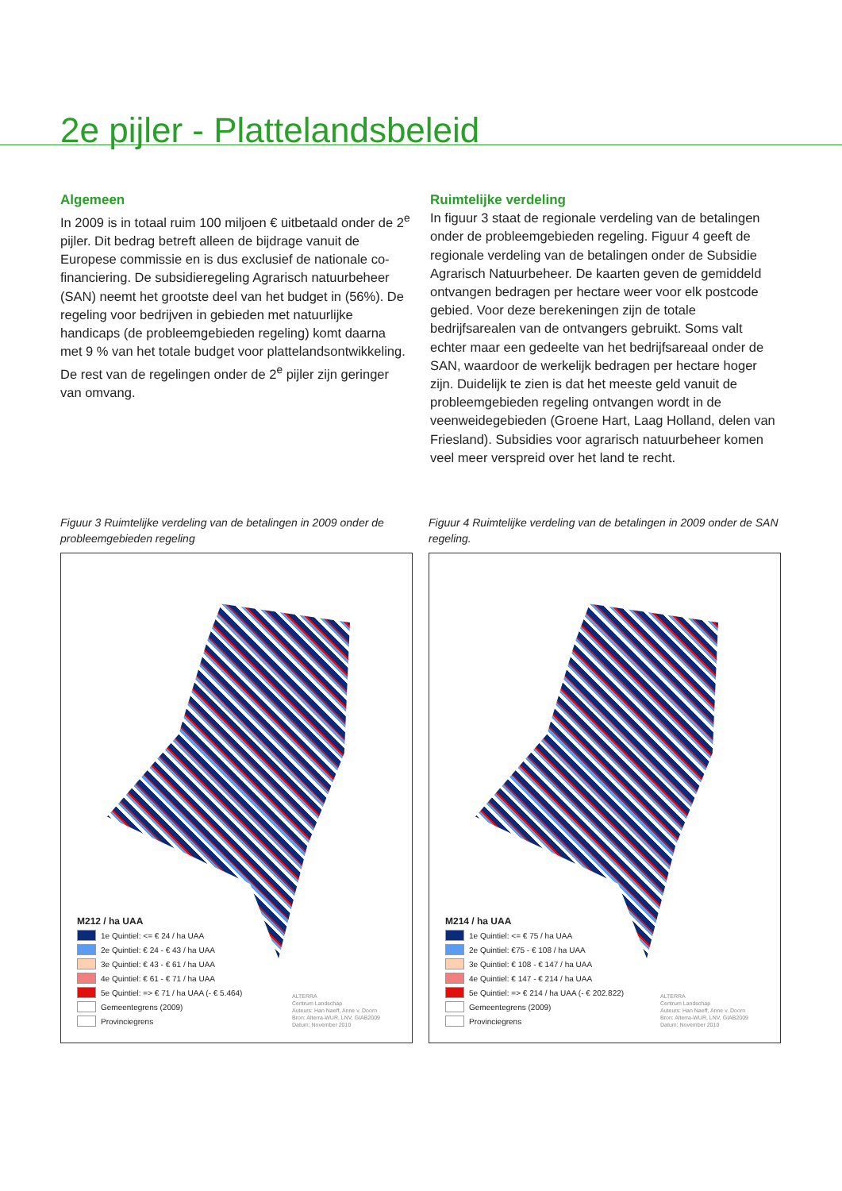2e pijler - Plattelandsbeleid
Algemeen
In 2009 is in totaal ruim 100 miljoen € uitbetaald onder de 2<sup>e</sup> pijler. Dit bedrag betreft alleen de bijdrage vanuit de Europese commissie en is dus exclusief de nationale co-financiering. De subsidieregeling Agrarisch natuurbeheer (SAN) neemt het grootste deel van het budget in (56%). De regeling voor bedrijven in gebieden met natuurlijke handicaps (de probleemgebieden regeling) komt daarna met 9 % van het totale budget voor plattelandsontwikkeling. De rest van de regelingen onder de 2<sup>e</sup> pijler zijn geringer van omvang.
Ruimtelijke verdeling
In figuur 3 staat de regionale verdeling van de betalingen onder de probleemgebieden regeling. Figuur 4 geeft de regionale verdeling van de betalingen onder de Subsidie Agrarisch Natuurbeheer. De kaarten geven de gemiddeld ontvangen bedragen per hectare weer voor elk postcode gebied. Voor deze berekeningen zijn de totale bedrijfsarealen van de ontvangers gebruikt. Soms valt echter maar een gedeelte van het bedrijfsareaal onder de SAN, waardoor de werkelijk bedragen per hectare hoger zijn. Duidelijk te zien is dat het meeste geld vanuit de probleemgebieden regeling ontvangen wordt in de veenweidegebieden (Groene Hart, Laag Holland, delen van Friesland). Subsidies voor agrarisch natuurbeheer komen veel meer verspreid over het land te recht.
Figuur 3 Ruimtelijke verdeling van de betalingen in 2009 onder de probleemgebieden regeling
M212 / ha UAA
1e Quintiel: <= € 24 / ha UAA
2e Quintiel: € 24 - € 43 / ha UAA
3e Quintiel: € 43 - € 61 / ha UAA
4e Quintiel: € 61 - € 71 / ha UAA
5e Quintiel: => € 71 / ha UAA (- € 5.464)
Gemeentegrens (2009)
Provinciegrens
ALTERRA
Centrum Landschap
Auteurs: Han Naeff, Anne v. Doorn
Bron: Alterra-WUR, LNV, GIAB2009
Datum: November 2010
Figuur 4 Ruimtelijke verdeling van de betalingen in 2009 onder de SAN regeling.
M214 / ha UAA
1e Quintiel: <= € 75 / ha UAA
2e Quintiel: €75 - € 108 / ha UAA
3e Quintiel: € 108 - € 147 / ha UAA
4e Quintiel: € 147 - € 214 / ha UAA
5e Quintiel: => € 214 / ha UAA (- € 202.822)
Gemeentegrens (2009)
Provinciegrens
ALTERRA
Centrum Landschap
Auteurs: Han Naeff, Anne v. Doorn
Bron: Alterra-WUR, LNV, GIAB2009
Datum: November 2010